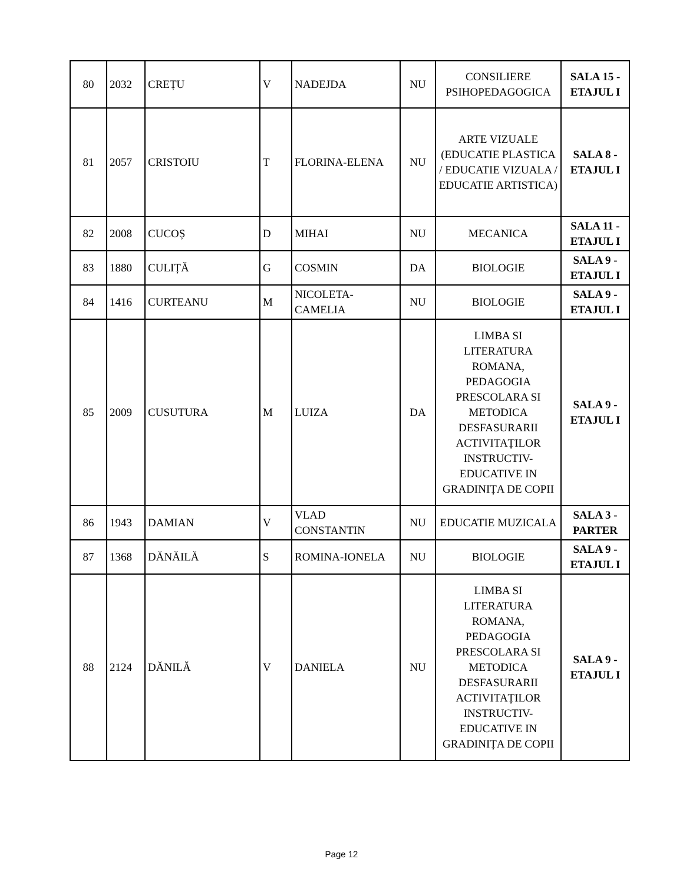| 80 | 2032 | CREȚU | V | NADEJDA | NU | CONSILIERE PSIHOPEDAGOGICA | SALA 15 - ETAJUL I |
| 81 | 2057 | CRISTOIU | T | FLORINA-ELENA | NU | ARTE VIZUALE (EDUCATIE PLASTICA / EDUCATIE VIZUALA / EDUCATIE ARTISTICA) | SALA 8 - ETAJUL I |
| 82 | 2008 | CUCOȘ | D | MIHAI | NU | MECANICA | SALA 11 - ETAJUL I |
| 83 | 1880 | CULIȚĂ | G | COSMIN | DA | BIOLOGIE | SALA 9 - ETAJUL I |
| 84 | 1416 | CURTEANU | M | NICOLETA-CAMELIA | NU | BIOLOGIE | SALA 9 - ETAJUL I |
| 85 | 2009 | CUSUTURA | M | LUIZA | DA | LIMBA SI LITERATURA ROMANA, PEDAGOGIA PRESCOLARA SI METODICA DESFASURARII ACTIVITAȚILOR INSTRUCTIV-EDUCATIVE IN GRADINIȚA DE COPII | SALA 9 - ETAJUL I |
| 86 | 1943 | DAMIAN | V | VLAD CONSTANTIN | NU | EDUCATIE MUZICALA | SALA 3 - PARTER |
| 87 | 1368 | DĂNĂILĂ | S | ROMINA-IONELA | NU | BIOLOGIE | SALA 9 - ETAJUL I |
| 88 | 2124 | DĂNILĂ | V | DANIELA | NU | LIMBA SI LITERATURA ROMANA, PEDAGOGIA PRESCOLARA SI METODICA DESFASURARII ACTIVITAȚILOR INSTRUCTIV-EDUCATIVE IN GRADINIȚA DE COPII | SALA 9 - ETAJUL I |
Page 12